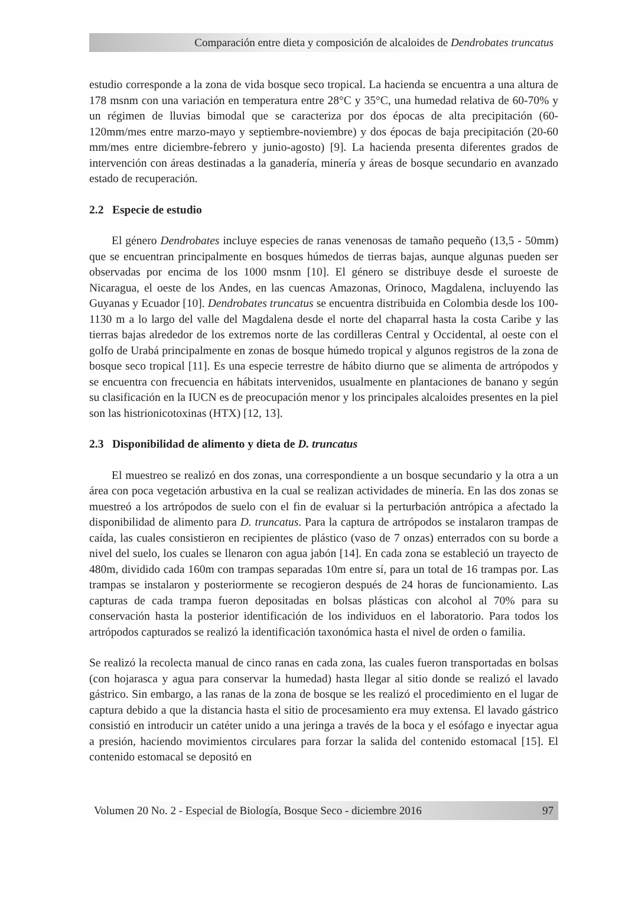Comparación entre dieta y composición de alcaloides de Dendrobates truncatus
estudio corresponde a la zona de vida bosque seco tropical. La hacienda se encuentra a una altura de 178 msnm con una variación en temperatura entre 28°C y 35°C, una humedad relativa de 60-70% y un régimen de lluvias bimodal que se caracteriza por dos épocas de alta precipitación (60-120mm/mes entre marzo-mayo y septiembre-noviembre) y dos épocas de baja precipitación (20-60 mm/mes entre diciembre-febrero y junio-agosto) [9]. La hacienda presenta diferentes grados de intervención con áreas destinadas a la ganadería, minería y áreas de bosque secundario en avanzado estado de recuperación.
2.2 Especie de estudio
El género Dendrobates incluye especies de ranas venenosas de tamaño pequeño (13,5 - 50mm) que se encuentran principalmente en bosques húmedos de tierras bajas, aunque algunas pueden ser observadas por encima de los 1000 msnm [10]. El género se distribuye desde el suroeste de Nicaragua, el oeste de los Andes, en las cuencas Amazonas, Orinoco, Magdalena, incluyendo las Guyanas y Ecuador [10]. Dendrobates truncatus se encuentra distribuida en Colombia desde los 100-1130 m a lo largo del valle del Magdalena desde el norte del chaparral hasta la costa Caribe y las tierras bajas alrededor de los extremos norte de las cordilleras Central y Occidental, al oeste con el golfo de Urabá principalmente en zonas de bosque húmedo tropical y algunos registros de la zona de bosque seco tropical [11]. Es una especie terrestre de hábito diurno que se alimenta de artrópodos y se encuentra con frecuencia en hábitats intervenidos, usualmente en plantaciones de banano y según su clasificación en la IUCN es de preocupación menor y los principales alcaloides presentes en la piel son las histrionicotoxinas (HTX) [12, 13].
2.3 Disponibilidad de alimento y dieta de D. truncatus
El muestreo se realizó en dos zonas, una correspondiente a un bosque secundario y la otra a un área con poca vegetación arbustiva en la cual se realizan actividades de minería. En las dos zonas se muestreó a los artrópodos de suelo con el fin de evaluar si la perturbación antrópica a afectado la disponibilidad de alimento para D. truncatus. Para la captura de artrópodos se instalaron trampas de caída, las cuales consistieron en recipientes de plástico (vaso de 7 onzas) enterrados con su borde a nivel del suelo, los cuales se llenaron con agua jabón [14]. En cada zona se estableció un trayecto de 480m, dividido cada 160m con trampas separadas 10m entre sí, para un total de 16 trampas por. Las trampas se instalaron y posteriormente se recogieron después de 24 horas de funcionamiento. Las capturas de cada trampa fueron depositadas en bolsas plásticas con alcohol al 70% para su conservación hasta la posterior identificación de los individuos en el laboratorio. Para todos los artrópodos capturados se realizó la identificación taxonómica hasta el nivel de orden o familia.
Se realizó la recolecta manual de cinco ranas en cada zona, las cuales fueron transportadas en bolsas (con hojarasca y agua para conservar la humedad) hasta llegar al sitio donde se realizó el lavado gástrico. Sin embargo, a las ranas de la zona de bosque se les realizó el procedimiento en el lugar de captura debido a que la distancia hasta el sitio de procesamiento era muy extensa. El lavado gástrico consistió en introducir un catéter unido a una jeringa a través de la boca y el esófago e inyectar agua a presión, haciendo movimientos circulares para forzar la salida del contenido estomacal [15]. El contenido estomacal se depositó en
Volumen 20 No. 2 - Especial de Biología, Bosque Seco - diciembre 2016 97